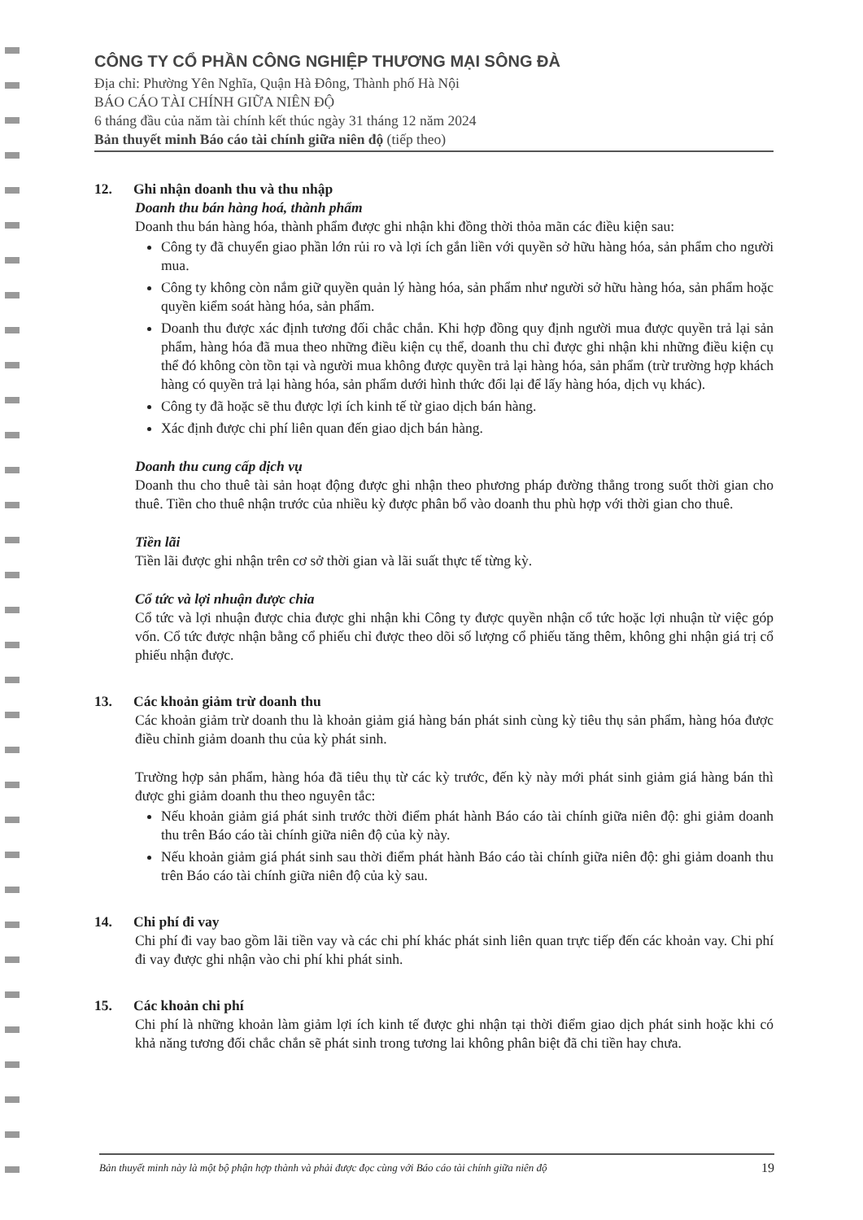CÔNG TY CỔ PHẦN CÔNG NGHIỆP THƯƠNG MẠI SÔNG ĐÀ
Địa chỉ: Phường Yên Nghĩa, Quận Hà Đông, Thành phố Hà Nội
BÁO CÁO TÀI CHÍNH GIỮA NIÊN ĐỘ
6 tháng đầu của năm tài chính kết thúc ngày 31 tháng 12 năm 2024
Bản thuyết minh Báo cáo tài chính giữa niên độ (tiếp theo)
12. Ghi nhận doanh thu và thu nhập
Doanh thu bán hàng hoá, thành phẩm
Doanh thu bán hàng hóa, thành phẩm được ghi nhận khi đồng thời thỏa mãn các điều kiện sau:
Công ty đã chuyển giao phần lớn rủi ro và lợi ích gắn liền với quyền sở hữu hàng hóa, sản phẩm cho người mua.
Công ty không còn nắm giữ quyền quản lý hàng hóa, sản phẩm như người sở hữu hàng hóa, sản phẩm hoặc quyền kiểm soát hàng hóa, sản phẩm.
Doanh thu được xác định tương đối chắc chắn. Khi hợp đồng quy định người mua được quyền trả lại sản phẩm, hàng hóa đã mua theo những điều kiện cụ thể, doanh thu chỉ được ghi nhận khi những điều kiện cụ thể đó không còn tồn tại và người mua không được quyền trả lại hàng hóa, sản phẩm (trừ trường hợp khách hàng có quyền trả lại hàng hóa, sản phẩm dưới hình thức đổi lại để lấy hàng hóa, dịch vụ khác).
Công ty đã hoặc sẽ thu được lợi ích kinh tế từ giao dịch bán hàng.
Xác định được chi phí liên quan đến giao dịch bán hàng.
Doanh thu cung cấp dịch vụ
Doanh thu cho thuê tài sản hoạt động được ghi nhận theo phương pháp đường thẳng trong suốt thời gian cho thuê. Tiền cho thuê nhận trước của nhiều kỳ được phân bổ vào doanh thu phù hợp với thời gian cho thuê.
Tiền lãi
Tiền lãi được ghi nhận trên cơ sở thời gian và lãi suất thực tế từng kỳ.
Cổ tức và lợi nhuận được chia
Cổ tức và lợi nhuận được chia được ghi nhận khi Công ty được quyền nhận cổ tức hoặc lợi nhuận từ việc góp vốn. Cổ tức được nhận bằng cổ phiếu chỉ được theo dõi số lượng cổ phiếu tăng thêm, không ghi nhận giá trị cổ phiếu nhận được.
13. Các khoản giảm trừ doanh thu
Các khoản giảm trừ doanh thu là khoản giảm giá hàng bán phát sinh cùng kỳ tiêu thụ sản phẩm, hàng hóa được điều chỉnh giảm doanh thu của kỳ phát sinh.
Trường hợp sản phẩm, hàng hóa đã tiêu thụ từ các kỳ trước, đến kỳ này mới phát sinh giảm giá hàng bán thì được ghi giảm doanh thu theo nguyên tắc:
Nếu khoản giảm giá phát sinh trước thời điểm phát hành Báo cáo tài chính giữa niên độ: ghi giảm doanh thu trên Báo cáo tài chính giữa niên độ của kỳ này.
Nếu khoản giảm giá phát sinh sau thời điểm phát hành Báo cáo tài chính giữa niên độ: ghi giảm doanh thu trên Báo cáo tài chính giữa niên độ của kỳ sau.
14. Chi phí đi vay
Chi phí đi vay bao gồm lãi tiền vay và các chi phí khác phát sinh liên quan trực tiếp đến các khoản vay. Chi phí đi vay được ghi nhận vào chi phí khi phát sinh.
15. Các khoản chi phí
Chi phí là những khoản làm giảm lợi ích kinh tế được ghi nhận tại thời điểm giao dịch phát sinh hoặc khi có khả năng tương đối chắc chắn sẽ phát sinh trong tương lai không phân biệt đã chi tiền hay chưa.
Bản thuyết minh này là một bộ phận hợp thành và phải được đọc cùng với Báo cáo tài chính giữa niên độ 19